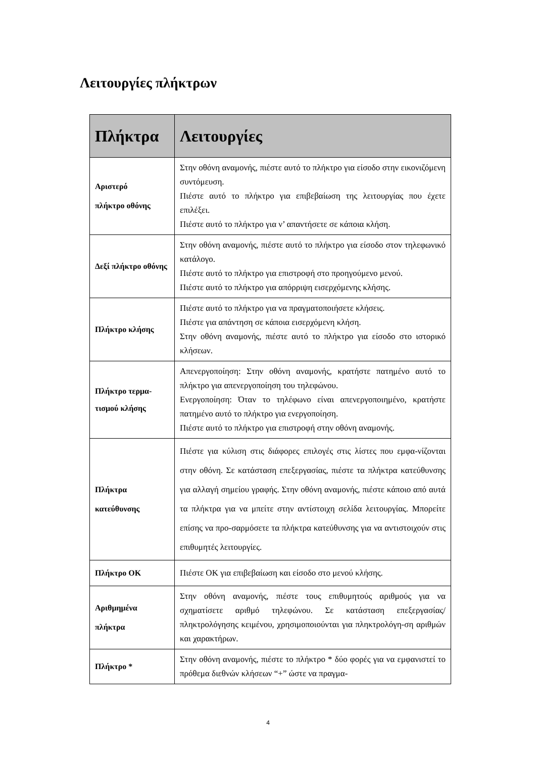Λειτουργίες πλήκτρων
| Πλήκτρα | Λειτουργίες |
| --- | --- |
| Αριστερό πλήκτρο οθόνης | Στην οθόνη αναμονής, πιέστε αυτό το πλήκτρο για είσοδο στην εικονιζόμενη συντόμευση. Πιέστε αυτό το πλήκτρο για επιβεβαίωση της λειτουργίας που έχετε επιλέξει. Πιέστε αυτό το πλήκτρο για ν’ απαντήσετε σε κάποια κλήση. |
| Δεξί πλήκτρο οθόνης | Στην οθόνη αναμονής, πιέστε αυτό το πλήκτρο για είσοδο στον τηλεφωνικό κατάλογο. Πιέστε αυτό το πλήκτρο για επιστροφή στο προηγούμενο μενού. Πιέστε αυτό το πλήκτρο για απόρριψη εισερχόμενης κλήσης. |
| Πλήκτρο κλήσης | Πιέστε αυτό το πλήκτρο για να πραγματοποιήσετε κλήσεις. Πιέστε για απάντηση σε κάποια εισερχόμενη κλήση. Στην οθόνη αναμονής, πιέστε αυτό το πλήκτρο για είσοδο στο ιστορικό κλήσεων. |
| Πλήκτρο τερμα-τισμού κλήσης | Απενεργοποίηση: Στην οθόνη αναμονής, κρατήστε πατημένο αυτό το πλήκτρο για απενεργοποίηση του τηλεφώνου. Ενεργοποίηση: Όταν το τηλέφωνο είναι απενεργοποιημένο, κρατήστε πατημένο αυτό το πλήκτρο για ενεργοποίηση. Πιέστε αυτό το πλήκτρο για επιστροφή στην οθόνη αναμονής. |
| Πλήκτρα κατεύθυνσης | Πιέστε για κύλιση στις διάφορες επιλογές στις λίστες που εμφα-νίζονται στην οθόνη. Σε κατάσταση επεξεργασίας, πιέστε τα πλήκτρα κατεύθυνσης για αλλαγή σημείου γραφής. Στην οθόνη αναμονής, πιέστε κάποιο από αυτά τα πλήκτρα για να μπείτε στην αντίστοιχη σελίδα λειτουργίας. Μπορείτε επίσης να προ-σαρμόσετε τα πλήκτρα κατεύθυνσης για να αντιστοιχούν στις επιθυμητές λειτουργίες. |
| Πλήκτρο OK | Πιέστε OK για επιβεβαίωση και είσοδο στο μενού κλήσης. |
| Αριθμημένα πλήκτρα | Στην οθόνη αναμονής, πιέστε τους επιθυμητούς αριθμούς για να σχηματίσετε αριθμό τηλεφώνου. Σε κατάσταση επεξεργασίας/ πληκτρολόγησης κειμένου, χρησιμοποιούνται για πληκτρολόγη-ση αριθμών και χαρακτήρων. |
| Πλήκτρο * | Στην οθόνη αναμονής, πιέστε το πλήκτρο * δύο φορές για να εμφανιστεί το πρόθεμα διεθνών κλήσεων “+” ώστε να πραγμα- |
4